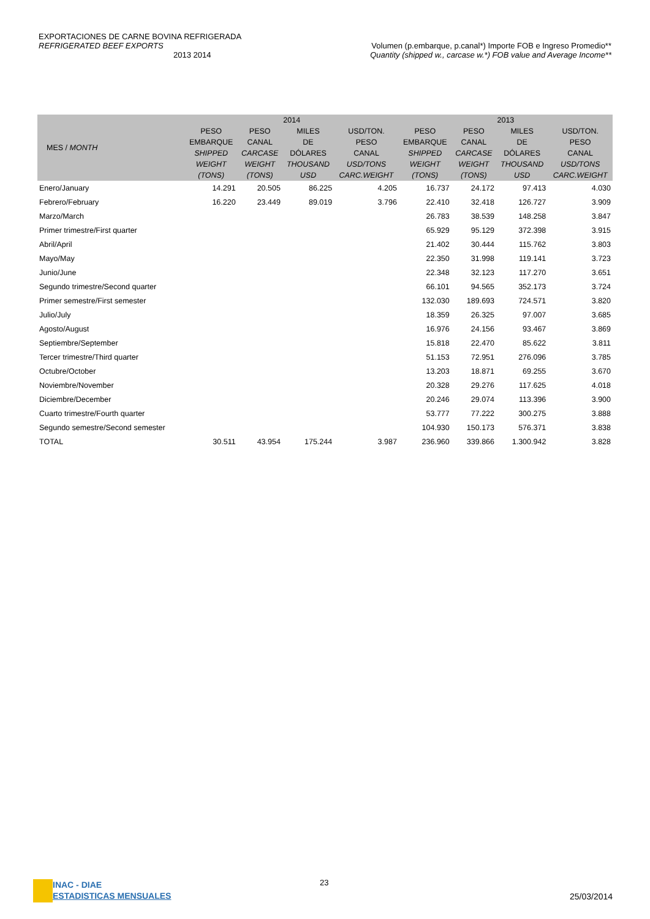EXPORTACIONES DE CARNE BOVINA REFRIGERADA
REFRIGERATED BEEF EXPORTS Volumen (p.embarque, p.canal*) Importe FOB e Ingreso Promedio**
2013 2014 Quantity (shipped w., carcase w.*) FOB value and Average Income**
| MES / MONTH | 2014 | | | | 2013 | | | |
| --- | --- | --- | --- | --- | --- | --- | --- | --- |
| | PESO EMBARQUE SHIPPED WEIGHT (TONS) | PESO CANAL CARCASE WEIGHT (TONS) | MILES DE DÓLARES THOUSAND USD | USD/TON. PESO CANAL USD/TONS CARC.WEIGHT | PESO EMBARQUE SHIPPED WEIGHT (TONS) | PESO CANAL CARCASE WEIGHT (TONS) | MILES DE DÓLARES THOUSAND USD | USD/TON. PESO CANAL USD/TONS CARC.WEIGHT |
| Enero/January | 14.291 | 20.505 | 86.225 | 4.205 | 16.737 | 24.172 | 97.413 | 4.030 |
| Febrero/February | 16.220 | 23.449 | 89.019 | 3.796 | 22.410 | 32.418 | 126.727 | 3.909 |
| Marzo/March | | | | | 26.783 | 38.539 | 148.258 | 3.847 |
| Primer trimestre/First quarter | | | | | 65.929 | 95.129 | 372.398 | 3.915 |
| Abril/April | | | | | 21.402 | 30.444 | 115.762 | 3.803 |
| Mayo/May | | | | | 22.350 | 31.998 | 119.141 | 3.723 |
| Junio/June | | | | | 22.348 | 32.123 | 117.270 | 3.651 |
| Segundo trimestre/Second quarter | | | | | 66.101 | 94.565 | 352.173 | 3.724 |
| Primer semestre/First semester | | | | | 132.030 | 189.693 | 724.571 | 3.820 |
| Julio/July | | | | | 18.359 | 26.325 | 97.007 | 3.685 |
| Agosto/August | | | | | 16.976 | 24.156 | 93.467 | 3.869 |
| Septiembre/September | | | | | 15.818 | 22.470 | 85.622 | 3.811 |
| Tercer trimestre/Third quarter | | | | | 51.153 | 72.951 | 276.096 | 3.785 |
| Octubre/October | | | | | 13.203 | 18.871 | 69.255 | 3.670 |
| Noviembre/November | | | | | 20.328 | 29.276 | 117.625 | 4.018 |
| Diciembre/December | | | | | 20.246 | 29.074 | 113.396 | 3.900 |
| Cuarto trimestre/Fourth quarter | | | | | 53.777 | 77.222 | 300.275 | 3.888 |
| Segundo semestre/Second semester | | | | | 104.930 | 150.173 | 576.371 | 3.838 |
| TOTAL | 30.511 | 43.954 | 175.244 | 3.987 | 236.960 | 339.866 | 1.300.942 | 3.828 |
INAC - DIAE
ESTADISTICAS MENSUALES
23
25/03/2014